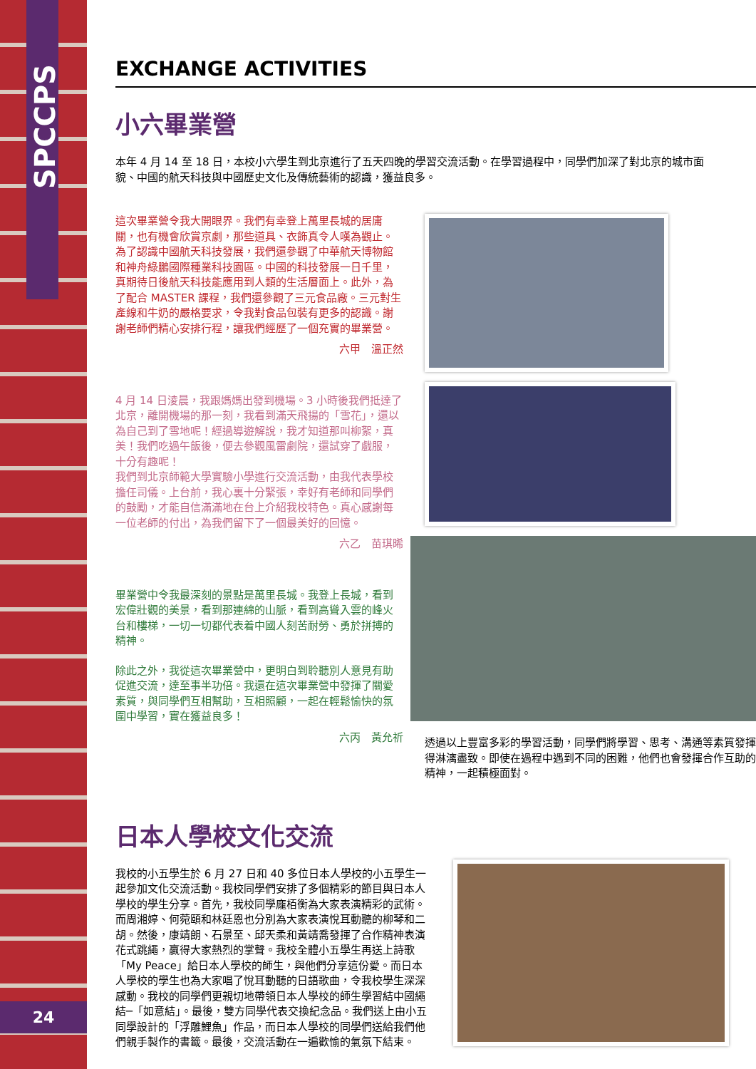SPCCPS
24
EXCHANGE ACTIVITIES
小六畢業營
本年 4 月 14 至 18 日，本校小六學生到北京進行了五天四晚的學習交流活動。在學習過程中，同學們加深了對北京的城市面貌、中國的航天科技與中國歷史文化及傳統藝術的認識，獲益良多。
這次畢業營令我大開眼界。我們有幸登上萬里長城的居庸關，也有機會欣賞京劇，那些道具、衣飾真令人嘆為觀止。為了認識中國航天科技發展，我們還參觀了中華航天博物館和神舟綠鵬國際種業科技園區。中國的科技發展一日千里，真期待日後航天科技能應用到人類的生活層面上。此外，為了配合 MASTER 課程，我們還參觀了三元食品廠。三元對生產線和牛奶的嚴格要求，令我對食品包裝有更多的認識。謝謝老師們精心安排行程，讓我們經歷了一個充實的畢業營。
六甲　溫正然
4 月 14 日淩晨，我跟媽媽出發到機場。3 小時後我們抵達了北京，離開機場的那一刻，我看到滿天飛揚的「雪花」，還以為自己到了雪地呢！經過導遊解說，我才知道那叫柳絮，真美！我們吃過午飯後，便去參觀風雷劇院，還試穿了戲服，十分有趣呢！
我們到北京師範大學實驗小學進行交流活動，由我代表學校擔任司儀。上台前，我心裏十分緊張，幸好有老師和同學們的鼓勵，才能自信滿滿地在台上介紹我校特色。真心感謝每一位老師的付出，為我們留下了一個最美好的回憶。
六乙　苗琪晞
畢業營中令我最深刻的景點是萬里長城。我登上長城，看到宏偉壯觀的美景，看到那連綿的山脈，看到高聳入雲的峰火台和樓梯，一切一切都代表着中國人刻苦耐勞、勇於拼搏的精神。
除此之外，我從這次畢業營中，更明白到聆聽別人意見有助促進交流，達至事半功倍。我還在這次畢業營中發揮了關愛素質，與同學們互相幫助，互相照顧，一起在輕鬆愉快的氛圍中學習，實在獲益良多！
六丙　黃允祈
透過以上豐富多彩的學習活動，同學們將學習、思考、溝通等素質發揮得淋漓盡致。即使在過程中遇到不同的困難，他們也會發揮合作互助的精神，一起積極面對。
日本人學校文化交流
我校的小五學生於 6 月 27 日和 40 多位日本人學校的小五學生一起參加文化交流活動。我校同學們安排了多個精彩的節目與日本人學校的學生分享。首先，我校同學龐栢衡為大家表演精彩的武術。而周湘婷、何菀頤和林廷恩也分別為大家表演悅耳動聽的柳琴和二胡。然後，康靖朗、石景至、邱天柔和黃靖喬發揮了合作精神表演花式跳繩，贏得大家熱烈的掌聲。我校全體小五學生再送上詩歌「My Peace」給日本人學校的師生，與他們分享這份愛。而日本人學校的學生也為大家唱了悅耳動聽的日語歌曲，令我校學生深深感動。我校的同學們更親切地帶領日本人學校的師生學習結中國繩結─「如意結」。最後，雙方同學代表交換紀念品。我們送上由小五同學設計的「浮雕鯉魚」作品，而日本人學校的同學們送給我們他們親手製作的書籤。最後，交流活動在一遍歡愉的氣氛下結束。